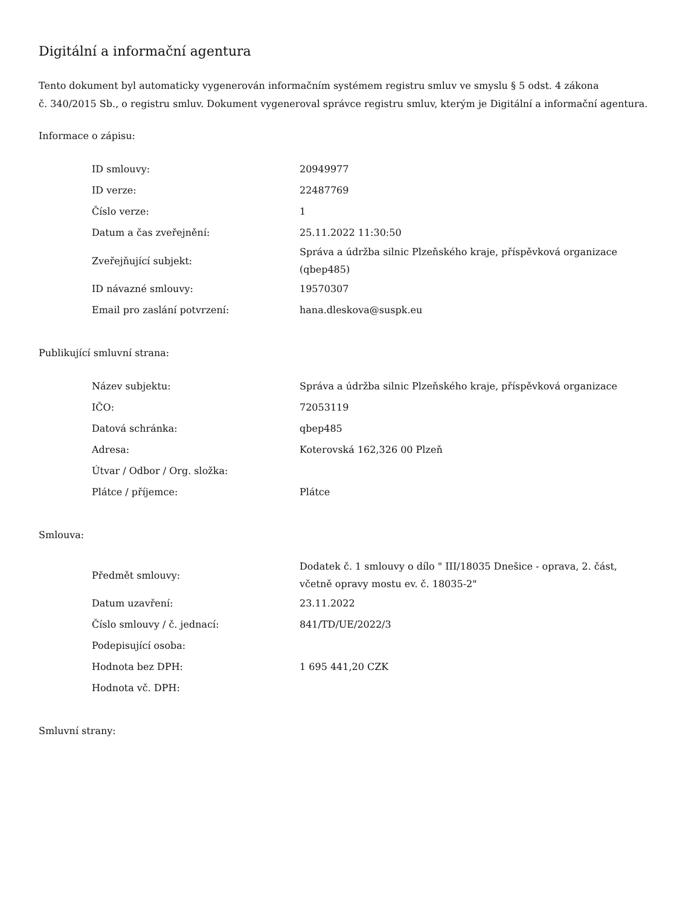Digitální a informační agentura
Tento dokument byl automaticky vygenerován informačním systémem registru smluv ve smyslu § 5 odst. 4 zákona
č. 340/2015 Sb., o registru smluv. Dokument vygeneroval správce registru smluv, kterým je Digitální a informační agentura.
Informace o zápisu:
| ID smlouvy: | 20949977 |
| ID verze: | 22487769 |
| Číslo verze: | 1 |
| Datum a čas zveřejnění: | 25.11.2022 11:30:50 |
| Zveřejňující subjekt: | Správa a údržba silnic Plzeňského kraje, příspěvková organizace (qbep485) |
| ID návazné smlouvy: | 19570307 |
| Email pro zaslání potvrzení: | hana.dleskova@suspk.eu |
Publikující smluvní strana:
| Název subjektu: | Správa a údržba silnic Plzeňského kraje, příspěvková organizace |
| IČO: | 72053119 |
| Datová schránka: | qbep485 |
| Adresa: | Koterovská 162,326 00 Plzeň |
| Útvar / Odbor / Org. složka: | |
| Plátce / příjemce: | Plátce |
Smlouva:
| Předmět smlouvy: | Dodatek č. 1 smlouvy o dílo " III/18035 Dnešice - oprava, 2. část, včetně opravy mostu ev. č. 18035-2" |
| Datum uzavření: | 23.11.2022 |
| Číslo smlouvy / č. jednací: | 841/TD/UE/2022/3 |
| Podepisující osoba: | |
| Hodnota bez DPH: | 1 695 441,20 CZK |
| Hodnota vč. DPH: | |
Smluvní strany: